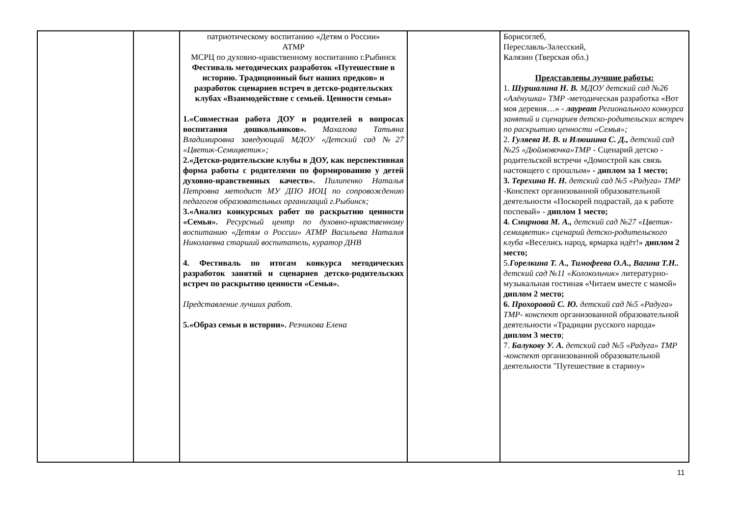| | | патриотическому воспитанию «Детям о России» АТМР МСРЦ по духовно-нравственному воспитанию г.Рыбинск Фестиваль методических разработок «Путешествие в историю. Традиционный быт наших предков» и разработок сценариев встреч в детско-родительских клубах «Взаимодействие с семьей. Ценности семьи» 1.«Совместная работа ДОУ и родителей в вопросах воспитания дошкольников». Махалова Татьяна Владимировна заведующий МДОУ «Детский сад №27 «Цветик-Семицветик»; 2.«Детско-родительские клубы в ДОУ, как перспективная форма работы с родителями по формированию у детей духовно-нравственных качеств». Пилипенко Наталья Петровна методист МУ ДПО ИОЦ по сопровождению педагогов образовательных организаций г.Рыбинск; 3.«Анализ конкурсных работ по раскрытию ценности «Семья». Ресурсный центр по духовно-нравственному воспитанию «Детям о России» АТМР Васильева Наталия Николаевна старший воспитатель, куратор ДНВ 4. Фестиваль по итогам конкурса методических разработок занятий и сценариев детско-родительских встреч по раскрытию ценности «Семья». Представление лучших работ. 5.«Образ семьи в истории». Резчикова Елена | | Борисоглеб, Переславль-Залесский, Калязин (Тверская обл.) Представлены лучшие работы: 1. Шуршалина Н. В. МДОУ детский сад №26 «Алёнушка» ТМР -методическая разработка «Вот моя деревня…» - лауреат Регионального конкурса занятий и сценариев детско-родительских встреч по раскрытию ценности «Семья»; 2. Гуляева И. В. и Илюшина С. Д., детский сад №25 «Дюймовочка»ТМР - Сценарий детско - родительской встречи «Домострой как связь настоящего с прошлым» - диплом за 1 место; 3. Терехина Н. Н. детский сад №5 «Радуга» ТМР -Конспект организованной образовательной деятельности «Поскорей подрастай, да к работе поспевай» - диплом 1 место; 4. Смирнова М. А., детский сад №27 «Цветик-семицветик» сценарий детско-родительского клуба «Веселись народ, ярмарка идёт!» диплом 2 место; 5. Горелкина Т. А., Тимофеева О.А., Вагина Т.Н.. детский сад №11 «Колокольчик » литературно-музыкальная гостиная «Читаем вместе с мамой» диплом 2 место; 6. Прохоровой С. Ю. детский сад №5 «Радуга» ТМР- конспект организованной образовательной деятельности «Традиции русского народа» диплом 3 место ; 7. Балукову У. А. детский сад №5 «Радуга» ТМР -конспект организованной образовательной деятельности "Путешествие в старину» |
11